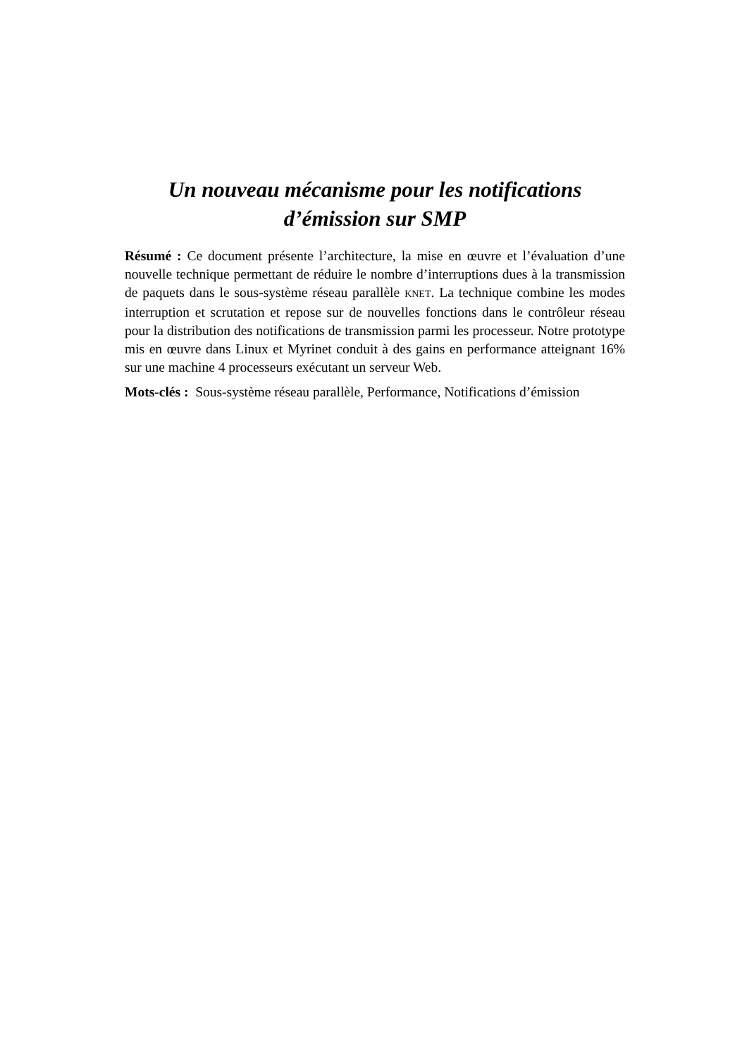Un nouveau mécanisme pour les notifications
d’émission sur SMP
Résumé : Ce document présente l’architecture, la mise en œuvre et l’évaluation d’une nouvelle technique permettant de réduire le nombre d’interruptions dues à la transmission de paquets dans le sous-système réseau parallèle KNET. La technique combine les modes interruption et scrutation et repose sur de nouvelles fonctions dans le contrôleur réseau pour la distribution des notifications de transmission parmi les processeur. Notre prototype mis en œuvre dans Linux et Myrinet conduit à des gains en performance atteignant 16% sur une machine 4 processeurs exécutant un serveur Web.
Mots-clés : Sous-système réseau parallèle, Performance, Notifications d’émission